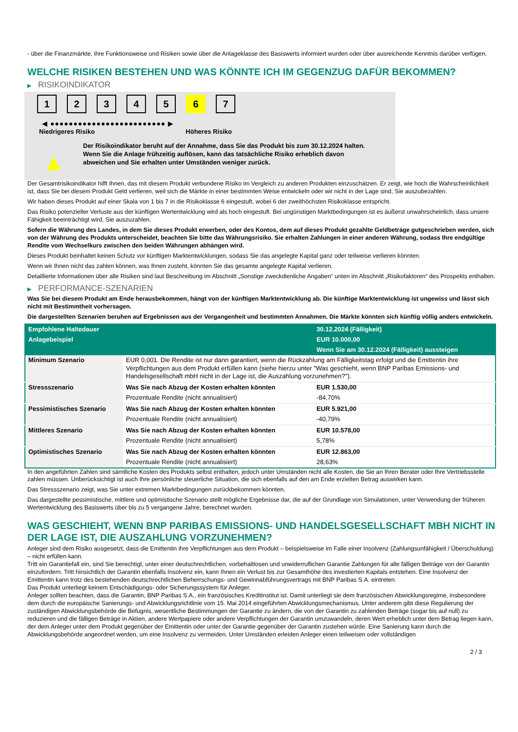- über die Finanzmärkte, ihre Funktionsweise und Risiken sowie über die Anlageklasse des Basiswerts informiert wurden oder über ausreichende Kenntnis darüber verfügen.
WELCHE RISIKEN BESTEHEN UND WAS KÖNNTE ICH IM GEGENZUG DAFÜR BEKOMMEN?
▶ RISIKOINDIKATOR
1 2 3 4 5 6 7
◀ ●●●●●●●●●●●●●●●●●●●●●●●●● ▶
Niedrigeres Risiko Höheres Risiko
▲
Der Risikoindikator beruht auf der Annahme, dass Sie das Produkt bis zum 30.12.2024 halten.
Wenn Sie die Anlage frühzeitig auflösen, kann das tatsächliche Risiko erheblich davon abweichen und Sie erhalten unter Umständen weniger zurück.
Der Gesamtrisikoindikator hilft Ihnen, das mit diesem Produkt verbundene Risiko im Vergleich zu anderen Produkten einzuschätzen. Er zeigt, wie hoch die Wahrscheinlichkeit ist, dass Sie bei diesem Produkt Geld verlieren, weil sich die Märkte in einer bestimmten Weise entwickeln oder wir nicht in der Lage sind, Sie auszubezahlen.
Wir haben dieses Produkt auf einer Skala von 1 bis 7 in die Risikoklasse 6 eingestuft, wobei 6 der zweithöchsten Risikoklasse entspricht.
Das Risiko potenzieller Verluste aus der künftigen Wertentwicklung wird als hoch eingestuft. Bei ungünstigen Marktbedingungen ist es äußerst unwahrscheinlich, dass unsere Fähigkeit beeinträchtigt wird, Sie auszuzahlen.
Sofern die Währung des Landes, in dem Sie dieses Produkt erwerben, oder des Kontos, dem auf dieses Produkt gezahlte Geldbeträge gutgeschrieben werden, sich von der Währung des Produkts unterscheidet, beachten Sie bitte das Währungsrisiko. Sie erhalten Zahlungen in einer anderen Währung, sodass Ihre endgültige Rendite vom Wechselkurs zwischen den beiden Währungen abhängen wird.
Dieses Produkt beinhaltet keinen Schutz vor künftigen Marktentwicklungen, sodass Sie das angelegte Kapital ganz oder teilweise verlieren könnten.
Wenn wir Ihnen nicht das zahlen können, was Ihnen zusteht, könnten Sie das gesamte angelegte Kapital verlieren.
Detaillierte Informationen über alle Risiken sind laut Beschreibung im Abschnitt „Sonstige zweckdienliche Angaben“ unten im Abschnitt „Risikofaktoren“ des Prospekts enthalten.
▶ PERFORMANCE-SZENARIEN
Was Sie bei diesem Produkt am Ende herausbekommen, hängt von der künftigen Marktentwicklung ab. Die künftige Marktentwicklung ist ungewiss und lässt sich nicht mit Bestimmtheit vorhersagen.
Die dargestellten Szenarien beruhen auf Ergebnissen aus der Vergangenheit und bestimmten Annahmen. Die Märkte könnten sich künftig völlig anders entwickeln.
| Empfohlene Haltedauer | | 30.12.2024 (Fälligkeit) |
| --- | --- | --- |
| Anlagebeispiel | | EUR 10.000,00 |
| | | Wenn Sie am 30.12.2024 (Fälligkeit) aussteigen |
| Minimum Szenario | EUR 0,001. Die Rendite ist nur dann garantiert, wenn die Rückzahlung am Fälligkeitstag erfolgt und die Emittentin ihre Verpflichtungen aus dem Produkt erfüllen kann (siehe hierzu unter "Was geschieht, wenn BNP Paribas Emissions- und Handelsgesellschaft mbH nicht in der Lage ist, die Auszahlung vorzunehmen?"). | |
| Stressszenario | Was Sie nach Abzug der Kosten erhalten könnten | EUR 1.530,00 |
| | Prozentuale Rendite (nicht annualisiert) | -84,70% |
| Pessimistisches Szenario | Was Sie nach Abzug der Kosten erhalten könnten | EUR 5.921,00 |
| | Prozentuale Rendite (nicht annualisiert) | -40,79% |
| Mittleres Szenario | Was Sie nach Abzug der Kosten erhalten könnten | EUR 10.578,00 |
| | Prozentuale Rendite (nicht annualisiert) | 5,78% |
| Optimistisches Szenario | Was Sie nach Abzug der Kosten erhalten könnten | EUR 12.863,00 |
| | Prozentuale Rendite (nicht annualisiert) | 28,63% |
In den angeführten Zahlen sind sämtliche Kosten des Produkts selbst enthalten, jedoch unter Umständen nicht alle Kosten, die Sie an Ihren Berater oder Ihre Vertriebsstelle zahlen müssen. Unberücksichtigt ist auch Ihre persönliche steuerliche Situation, die sich ebenfalls auf den am Ende erzielten Betrag auswirken kann.
Das Stressszenario zeigt, was Sie unter extremen Marktbedingungen zurückbekommen könnten.
Das dargestellte pessimistische, mittlere und optimistische Szenario stellt mögliche Ergebnisse dar, die auf der Grundlage von Simulationen, unter Verwendung der früheren Wertentwicklung des Basiswerts über bis zu 5 vergangene Jahre, berechnet wurden.
WAS GESCHIEHT, WENN BNP PARIBAS EMISSIONS- UND HANDELSGESELLSCHAFT MBH NICHT IN DER LAGE IST, DIE AUSZAHLUNG VORZUNEHMEN?
Anleger sind dem Risiko ausgesetzt, dass die Emittentin ihre Verpflichtungen aus dem Produkt – beispielsweise im Falle einer Insolvenz (Zahlungsunfähigkeit / Überschuldung) – nicht erfüllen kann.
Tritt ein Garantiefall ein, sind Sie berechtigt, unter einer deutschrechtlichen, vorbehaltlosen und unwiderruflichen Garantie Zahlungen für alle fälligen Beträge von der Garantin einzufordern. Tritt hinsichtlich der Garantin ebenfalls Insolvenz ein, kann Ihnen ein Verlust bis zur Gesamthöhe des investierten Kapitals entstehen. Eine Insolvenz der Emittentin kann trotz des bestehenden deutschrechtlichen Beherrschungs- und Gewinnabführungsvertrags mit BNP Paribas S.A. eintreten.
Das Produkt unterliegt keinem Entschädigungs- oder Sicherungssystem für Anleger.
Anleger sollten beachten, dass die Garantin, BNP Paribas S.A., ein französisches Kreditinstitut ist. Damit unterliegt sie dem französischen Abwicklungsregime, insbesondere dem durch die europäische Sanierungs- und Abwicklungsrichtlinie vom 15. Mai 2014 eingeführten Abwicklungsmechanismus. Unter anderem gibt diese Regulierung der zuständigen Abwicklungsbehörde die Befugnis, wesentliche Bestimmungen der Garantie zu ändern, die von der Garantin zu zahlenden Beträge (sogar bis auf null) zu reduzieren und die fälligen Beträge in Aktien, andere Wertpapiere oder andere Verpflichtungen der Garantin umzuwandeln, deren Wert erheblich unter dem Betrag liegen kann, der dem Anleger unter dem Produkt gegenüber der Emittentin oder unter der Garantie gegenüber der Garantin zustehen würde. Eine Sanierung kann durch die Abwicklungsbehörde angeordnet werden, um eine Insolvenz zu vermeiden. Unter Umständen erleiden Anleger einen teilweisen oder vollständigen
2 / 3